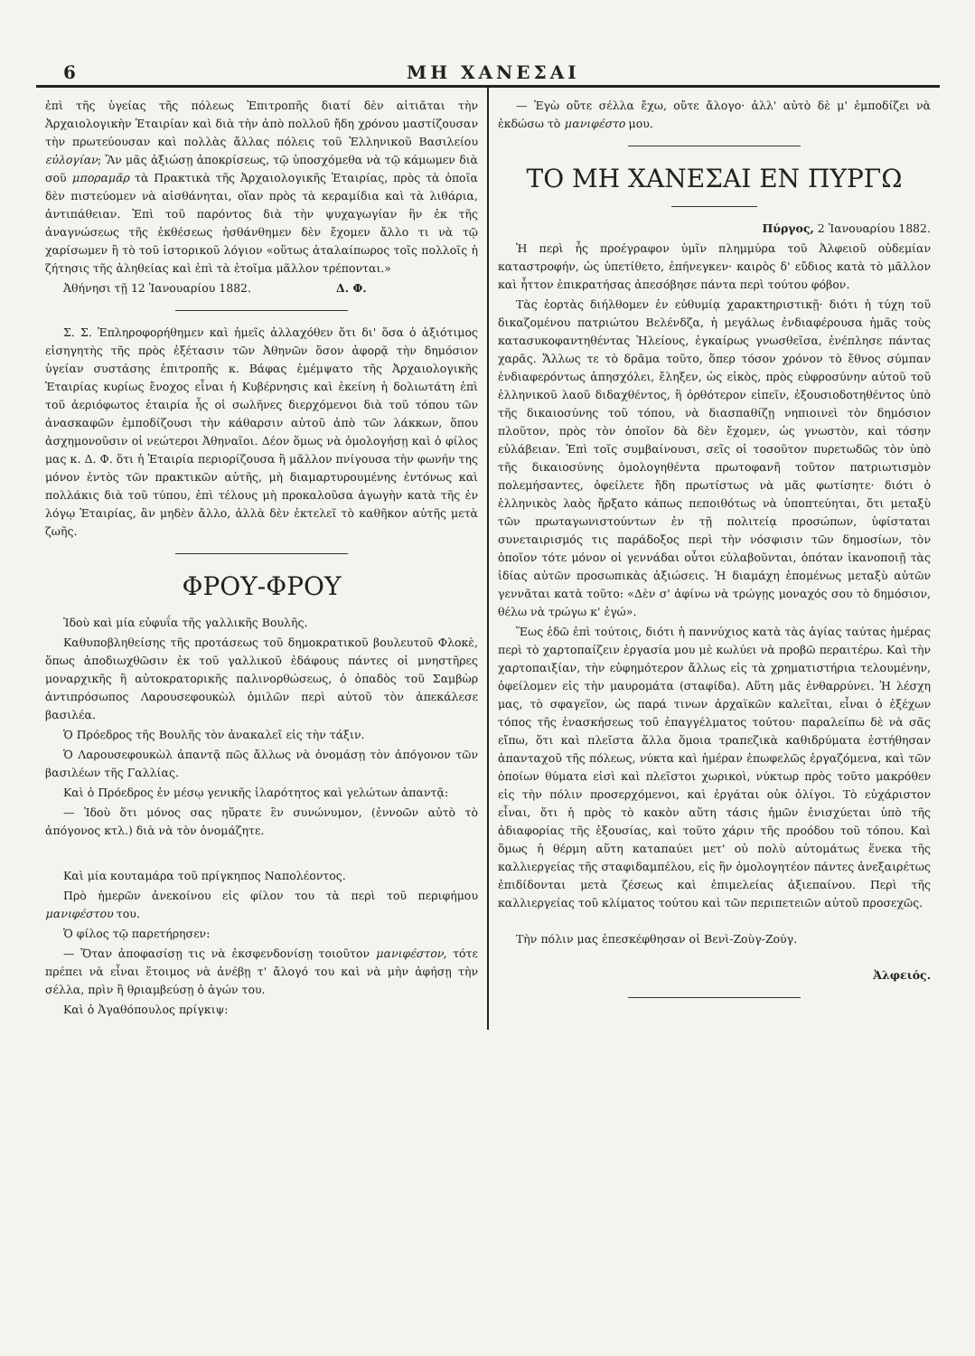6 ΜΗ ΧΑΝΕΣΑΙ
ἐπὶ τῆς ὑγείας τῆς πόλεως Ἐπιτροπῆς διατί δὲν αἰτιᾶται τὴν Ἀρχαιολογικὴν Ἑταιρίαν καὶ διὰ τὴν ἀπὸ πολλοῦ ἤδη χρόνου μαστίζουσαν τὴν πρωτεύουσαν καὶ πολλὰς ἄλλας πόλεις τοῦ Ἑλληνικοῦ Βασιλείου εὐλογίαν; Ἂν μᾶς ἀξιώσῃ ἀποκρίσεως, τῷ ὑποσχόμεθα νὰ τῷ κάμωμεν διὰ σοῦ μποραμᾶρ τὰ Πρακτικὰ τῆς Ἀρχαιολογικῆς Ἑταιρίας, πρὸς τὰ ὁποῖα δὲν πιστεύομεν νὰ αἰσθάνηται, οἵαν πρὸς τὰ κεραμίδια καὶ τὰ λιθάρια, ἀντιπάθειαν. Ἐπὶ τοῦ παρόντος διὰ τὴν ψυχαγωγίαν ἣν ἐκ τῆς ἀναγνώσεως τῆς ἐκθέσεως ἠσθάνθημεν δὲν ἔχομεν ἄλλο τι νὰ τῷ χαρίσωμεν ἢ τὸ τοῦ ἱστορικοῦ λόγιον «οὕτως ἀταλαίπωρος τοῖς πολλοῖς ἡ ζήτησις τῆς ἀληθείας καὶ ἐπὶ τὰ ἑτοῖμα μᾶλλον τρέπονται.»
Ἀθήνησι τῇ 12 Ἰανουαρίου 1882. Δ. Φ.
Σ. Σ. Ἐπληροφορήθημεν καὶ ἡμεῖς ἀλλαχόθεν ὅτι δι' ὅσα ὁ ἀξιότιμος εἰσηγητὴς τῆς πρὸς ἐξέτασιν τῶν Ἀθηνῶν ὅσον ἀφορᾷ τὴν δημόσιον ὑγείαν συστάσης ἐπιτροπῆς κ. Βάφας ἐμέμψατο τῆς Ἀρχαιολογικῆς Ἑταιρίας κυρίως ἔνοχος εἶναι ἡ Κυβέρνησις καὶ ἐκείνη ἡ δολιωτάτη ἐπὶ τοῦ ἀεριόφωτος ἑταιρία ἧς οἱ σωλῆνες διερχόμενοι διὰ τοῦ τόπου τῶν ἀνασκαφῶν ἐμποδίζουσι τὴν κάθαρσιν αὐτοῦ ἀπὸ τῶν λάκκων, ὅπου ἀσχημονοῦσιν οἱ νεώτεροι Ἀθηναῖοι. Δέον ὅμως νὰ ὁμολογήσῃ καὶ ὁ φίλος μας κ. Δ. Φ. ὅτι ἡ Ἑταιρία περιορίζουσα ἢ μᾶλλον πνίγουσα τὴν φωνήν της μόνον ἐντὸς τῶν πρακτικῶν αὐτῆς, μὴ διαμαρτυρουμένης ἐντόνως καὶ πολλάκις διὰ τοῦ τύπου, ἐπὶ τέλους μὴ προκαλοῦσα ἀγωγὴν κατὰ τῆς ἐν λόγῳ Ἑταιρίας, ἂν μηδὲν ἄλλο, ἀλλὰ δὲν ἐκτελεῖ τὸ καθῆκον αὐτῆς μετὰ ζωῆς.
ΦΡΟΥ-ΦΡΟΥ
Ἰδοὺ καὶ μία εὐφυΐα τῆς γαλλικῆς Βουλῆς.
Καθυποβληθείσης τῆς προτάσεως τοῦ δημοκρατικοῦ βουλευτοῦ Φλοκὲ, ὅπως ἀποδιωχθῶσιν ἐκ τοῦ γαλλικοῦ ἐδάφους πάντες οἱ μνηστῆρες μοναρχικῆς ἢ αὐτοκρατορικῆς παλινορθώσεως, ὁ ὀπαδὸς τοῦ Σαμβὼρ ἀντιπρόσωπος Λαρουσεφουκὼλ ὁμιλῶν περὶ αὐτοῦ τὸν ἀπεκάλεσε βασιλέα.
Ὁ Πρόεδρος τῆς Βουλῆς τὸν ἀνακαλεῖ εἰς τὴν τάξιν.
Ὁ Λαρουσεφουκὼλ ἀπαντᾷ πῶς ἄλλως νὰ ὀνομάσῃ τὸν ἀπόγονον τῶν βασιλέων τῆς Γαλλίας.
Καὶ ὁ Πρόεδρος ἐν μέσῳ γενικῆς ἱλαρότητος καὶ γελώτων ἀπαντᾷ:
— Ἰδοὺ ὅτι μόνος σας ηὕρατε ἓν συνώνυμον, (ἐννοῶν αὐτὸ τὸ ἀπόγονος κτλ.) διὰ νὰ τὸν ὀνομάζητε.
Καὶ μία κουταμάρα τοῦ πρίγκηπος Ναπολέοντος.
Πρὸ ἡμερῶν ἀνεκοίνου εἰς φίλον του τὰ περὶ τοῦ περιφήμου μανιφέστου του.
Ὁ φίλος τῷ παρετήρησεν:
— Ὅταν ἀποφασίσῃ τις νὰ ἐκσφενδονίσῃ τοιοῦτον μανιφέστον, τότε πρέπει νὰ εἶναι ἕτοιμος νὰ ἀνέβῃ τ' ἄλογό του καὶ νὰ μὴν ἀφήσῃ τὴν σέλλα, πρὶν ἢ θριαμβεύσῃ ὁ ἀγών του.
Καὶ ὁ Ἀγαθόπουλος πρίγκιψ:
— Ἐγὼ οὔτε σέλλα ἔχω, οὔτε ἄλογο· ἀλλ' αὐτὸ δὲ μ' ἐμποδίζει νὰ ἐκδώσω τὸ μανιφέστο μου.
ΤΟ ΜΗ ΧΑΝΕΣΑΙ ΕΝ ΠΥΡΓΩ
Πύργος, 2 Ἰανουαρίου 1882.
Ἡ περὶ ἧς προέγραφον ὑμῖν πλημμύρα τοῦ Ἀλφειοῦ οὐδεμίαν καταστροφήν, ὡς ὑπετίθετο, ἐπήνεγκεν· καιρὸς δ' εὔδιος κατὰ τὸ μᾶλλον καὶ ἧττον ἐπικρατήσας ἀπεσόβησε πάντα περὶ τούτου φόβον.
Τὰς ἑορτὰς διήλθομεν ἐν εὐθυμίᾳ χαρακτηριστικῇ· διότι ἡ τύχη τοῦ δικαζομένου πατριώτου Βελένδζα, ἡ μεγάλως ἐνδιαφέρουσα ἡμᾶς τοὺς κατασυκοφαντηθέντας Ἠλείους, ἐγκαίρως γνωσθεῖσα, ἐνέπλησε πάντας χαρᾶς. Ἄλλως τε τὸ δρᾶμα τοῦτο, ὅπερ τόσον χρόνον τὸ ἔθνος σύμπαν ἐνδιαφερόντως ἀπησχόλει, ἔληξεν, ὡς εἰκὸς, πρὸς εὐφροσύνην αὐτοῦ τοῦ ἑλληνικοῦ λαοῦ διδαχθέντος, ἢ ὀρθότερον εἰπεῖν, ἐξουσιοδοτηθέντος ὑπὸ τῆς δικαιοσύνης τοῦ τόπου, νὰ διασπαθίζῃ νηπιοινεὶ τὸν δημόσιον πλοῦτον, πρὸς τὸν ὁποῖον δὰ δὲν ἔχομεν, ὡς γνωστὸν, καὶ τόσην εὐλάβειαν. Ἐπὶ τοῖς συμβαίνουσι, σεῖς οἱ τοσοῦτον πυρετωδῶς τὸν ὑπὸ τῆς δικαιοσύνης ὁμολογηθέντα πρωτοφανῆ τοῦτον πατριωτισμὸν πολεμήσαντες, ὀφείλετε ἤδη πρωτίστως νὰ μᾶς φωτίσητε· διότι ὁ ἑλληνικὸς λαὸς ἤρξατο κάπως πεποιθότως νὰ ὑποπτεύηται, ὅτι μεταξὺ τῶν πρωταγωνιστούντων ἐν τῇ πολιτείᾳ προσώπων, ὑφίσταται συνεταιρισμός τις παράδοξος περὶ τὴν νόσφισιν τῶν δημοσίων, τὸν ὁποῖον τότε μόνον οἱ γεννάδαι οὗτοι εὐλαβοῦνται, ὁπόταν ἱκανοποιῇ τὰς ἰδίας αὐτῶν προσωπικὰς ἀξιώσεις. Ἡ διαμάχη ἑπομένως μεταξὺ αὐτῶν γεννᾶται κατὰ τοῦτο: «Δὲν σ' ἀφίνω νὰ τρώγῃς μοναχός σου τὸ δημόσιον, θέλω νὰ τρώγω κ' ἐγώ».
Ἕως ἐδῶ ἐπὶ τούτοις, διότι ἡ παννύχιος κατὰ τὰς ἁγίας ταύτας ἡμέρας περὶ τὸ χαρτοπαίζειν ἐργασία μου μὲ κωλύει νὰ προβῶ περαιτέρω. Καὶ τὴν χαρτοπαιξίαν, τὴν εὐφημότερον ἄλλως εἰς τὰ χρηματιστήρια τελουμένην, ὀφείλομεν εἰς τὴν μαυρομάτα (σταφίδα). Αὕτη μᾶς ἐνθαρρύνει. Ἡ λέσχη μας, τὸ σφαγεῖον, ὡς παρά τινων ἀρχαϊκῶν καλεῖται, εἶναι ὁ ἐξέχων τόπος τῆς ἐνασκήσεως τοῦ ἐπαγγέλματος τούτου· παραλείπω δὲ νὰ σᾶς εἴπω, ὅτι καὶ πλεῖστα ἄλλα ὅμοια τραπεζικὰ καθιδρύματα ἐστήθησαν ἁπανταχοῦ τῆς πόλεως, νύκτα καὶ ἡμέραν ἐπωφελῶς ἐργαζόμενα, καὶ τῶν ὁποίων θύματα εἰσὶ καὶ πλεῖστοι χωρικοὶ, νύκτωρ πρὸς τοῦτο μακρόθεν εἰς τὴν πόλιν προσερχόμενοι, καὶ ἐργάται οὐκ ὀλίγοι. Τὸ εὐχάριστον εἶναι, ὅτι ἡ πρὸς τὸ κακὸν αὕτη τάσις ἡμῶν ἐνισχύεται ὑπὸ τῆς ἀδιαφορίας τῆς ἐξουσίας, καὶ τοῦτο χάριν τῆς προόδου τοῦ τόπου. Καὶ ὅμως ἡ θέρμη αὕτη καταπαύει μετ' οὐ πολὺ αὐτομάτως ἕνεκα τῆς καλλιεργείας τῆς σταφιδαμπέλου, εἰς ἣν ὁμολογητέον πάντες ἀνεξαιρέτως ἐπιδίδονται μετὰ ζέσεως καὶ ἐπιμελείας ἀξιεπαίνου. Περὶ τῆς καλλιεργείας τοῦ κλίματος τούτου καὶ τῶν περιπετειῶν αὐτοῦ προσεχῶς.
Τὴν πόλιν μας ἐπεσκέφθησαν οἱ Βενὶ-Ζοὺγ-Ζούγ.
Ἀλφειός.